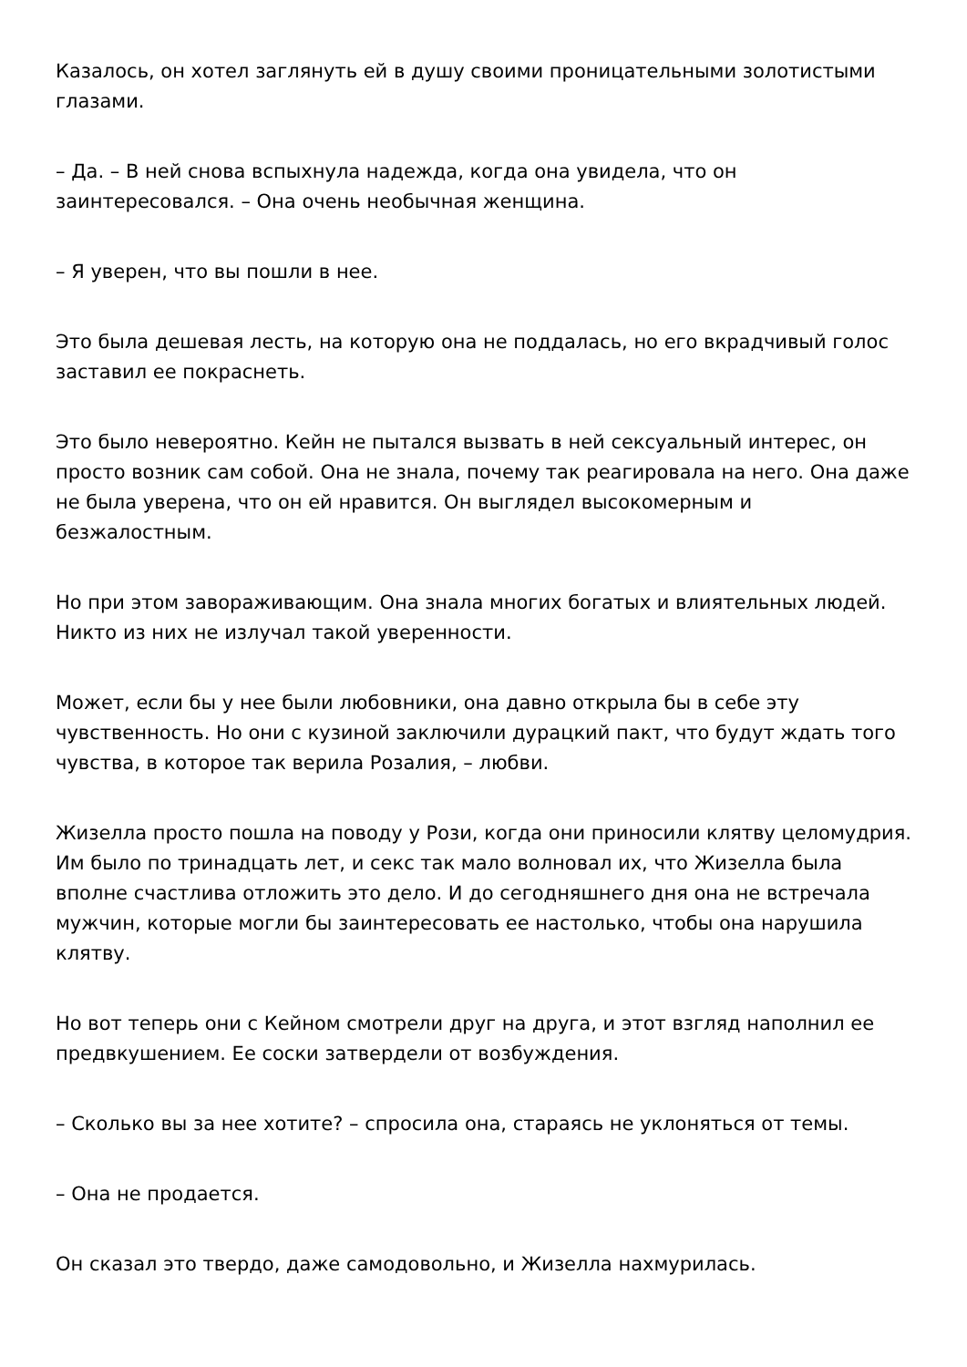Казалось, он хотел заглянуть ей в душу своими проницательными золотистыми глазами.
– Да. – В ней снова вспыхнула надежда, когда она увидела, что он заинтересовался. – Она очень необычная женщина.
– Я уверен, что вы пошли в нее.
Это была дешевая лесть, на которую она не поддалась, но его вкрадчивый голос заставил ее покраснеть.
Это было невероятно. Кейн не пытался вызвать в ней сексуальный интерес, он просто возник сам собой. Она не знала, почему так реагировала на него. Она даже не была уверена, что он ей нравится. Он выглядел высокомерным и безжалостным.
Но при этом завораживающим. Она знала многих богатых и влиятельных людей. Никто из них не излучал такой уверенности.
Может, если бы у нее были любовники, она давно открыла бы в себе эту чувственность. Но они с кузиной заключили дурацкий пакт, что будут ждать того чувства, в которое так верила Розалия, – любви.
Жизелла просто пошла на поводу у Рози, когда они приносили клятву целомудрия. Им было по тринадцать лет, и секс так мало волновал их, что Жизелла была вполне счастлива отложить это дело. И до сегодняшнего дня она не встречала мужчин, которые могли бы заинтересовать ее настолько, чтобы она нарушила клятву.
Но вот теперь они с Кейном смотрели друг на друга, и этот взгляд наполнил ее предвкушением. Ее соски затвердели от возбуждения.
– Сколько вы за нее хотите? – спросила она, стараясь не уклоняться от темы.
– Она не продается.
Он сказал это твердо, даже самодовольно, и Жизелла нахмурилась.